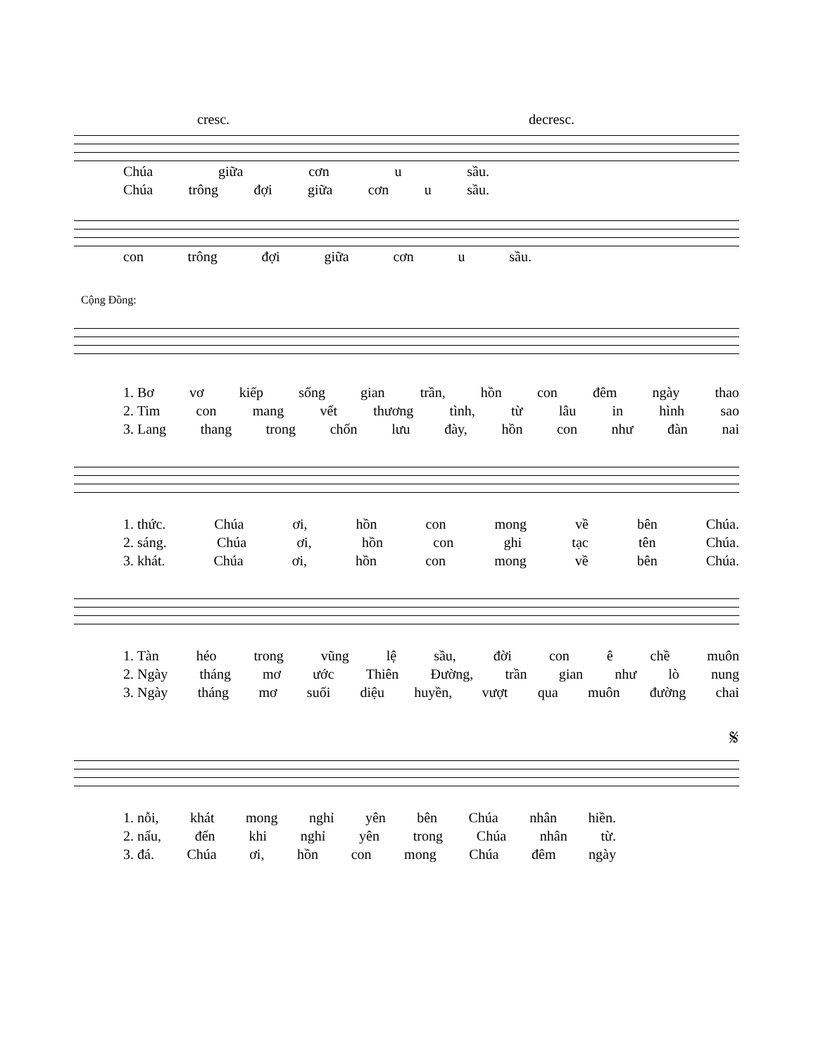cresc. decresc.
Chúa giữa cơn u sầu.
Chúa trông đợi giữa cơn u sầu.
con trông đợi giữa cơn u sầu.
Cộng Đồng:
1. Bơ vơ kiếp sống gian trần, hồn con đêm ngày thao
2. Tim con mang vết thương tình, từ lâu in hình sao
3. Lang thang trong chốn lưu đày, hồn con như đàn nai
1. thức. Chúa ơi, hồn con mong về bên Chúa.
2. sáng. Chúa ơi, hồn con ghi tạc tên Chúa.
3. khát. Chúa ơi, hồn con mong về bên Chúa.
1. Tàn héo trong vũng lệ sầu, đời con ê chề muôn
2. Ngày tháng mơ ước Thiên Đường, trần gian như lò nung
3. Ngày tháng mơ suối diệu huyền, vượt qua muôn đường chai
𝄋
1. nỗi, khát mong nghỉ yên bên Chúa nhân hiền.
2. nấu, đến khi nghỉ yên trong Chúa nhân từ.
3. đá. Chúa ơi, hồn con mong Chúa đêm ngày